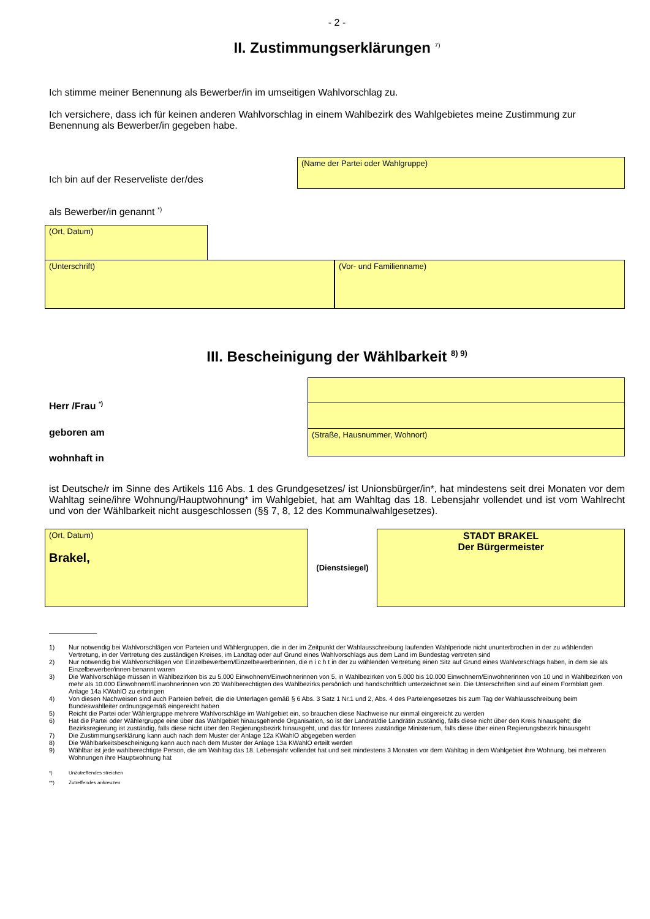- 2 -
II. Zustimmungserklärungen <sup>7)</sup>
Ich stimme meiner Benennung als Bewerber/in im umseitigen Wahlvorschlag zu.
Ich versichere, dass ich für keinen anderen Wahlvorschlag in einem Wahlbezirk des Wahlgebietes meine Zustimmung zur Benennung als Bewerber/in gegeben habe.
Ich bin auf der Reserveliste der/des
(Name der Partei oder Wahlgruppe)
als Bewerber/in genannt <sup>*)</sup>
(Ort, Datum)
(Unterschrift) (Vor- und Familienname)
III. Bescheinigung der Wählbarkeit <sup>8) 9)</sup>
Herr /Frau <sup>*)</sup>
geboren am
wohnhaft in
(Straße, Hausnummer, Wohnort)
ist Deutsche/r im Sinne des Artikels 116 Abs. 1 des Grundgesetzes/ ist Unionsbürger/in*, hat mindestens seit drei Monaten vor dem Wahltag seine/ihre Wohnung/Hauptwohnung* im Wahlgebiet, hat am Wahltag das 18. Lebensjahr vollendet und ist vom Wahlrecht und von der Wählbarkeit nicht ausgeschlossen (§§ 7, 8, 12 des Kommunalwahlgesetzes).
(Ort, Datum)
Brakel,
(Dienstsiegel)
STADT BRAKEL
Der Bürgermeister
1) Nur notwendig bei Wahlvorschlägen von Parteien und Wählergruppen, die in der im Zeitpunkt der Wahlausschreibung laufenden Wahlperiode nicht ununterbrochen in der zu wählenden Vertretung, in der Vertretung des zuständigen Kreises, im Landtag oder auf Grund eines Wahlvorschlags aus dem Land im Bundestag vertreten sind
2) Nur notwendig bei Wahlvorschlägen von Einzelbewerbern/Einzelbewerberinnen, die n i c h t in der zu wählenden Vertretung einen Sitz auf Grund eines Wahlvorschlags haben, in dem sie als Einzelbewerber/innen benannt waren
3) Die Wahlvorschläge müssen in Wahlbezirken bis zu 5.000 Einwohnern/Einwohnerinnen von 5, in Wahlbezirken von 5.000 bis 10.000 Einwohnern/Einwohnerinnen von 10 und in Wahlbezirken von mehr als 10.000 Einwohnern/Einwohnerinnen von 20 Wahlberechtigten des Wahlbezirks persönlich und handschriftlich unterzeichnet sein. Die Unterschriften sind auf einem Formblatt gem. Anlage 14a KWahlO zu erbringen
4) Von diesen Nachweisen sind auch Parteien befreit, die die Unterlagen gemäß § 6 Abs. 3 Satz 1 Nr.1 und 2, Abs. 4 des Parteiengesetzes bis zum Tag der Wahlausschreibung beim Bundeswahlleiter ordnungsgemäß eingereicht haben
5) Reicht die Partei oder Wählergruppe mehrere Wahlvorschläge im Wahlgebiet ein, so brauchen diese Nachweise nur einmal eingereicht zu werden
6) Hat die Partei oder Wählergruppe eine über das Wahlgebiet hinausgehende Organisation, so ist der Landrat/die Landrätin zuständig, falls diese nicht über den Kreis hinausgeht; die Bezirksregierung ist zuständig, falls diese nicht über den Regierungsbezirk hinausgeht, und das für Inneres zuständige Ministerium, falls diese über einen Regierungsbezirk hinausgeht
7) Die Zustimmungserklärung kann auch nach dem Muster der Anlage 12a KWahlO abgegeben werden
8) Die Wählbarkeitsbescheinigung kann auch nach dem Muster der Anlage 13a KWahlO erteilt werden
9) Wählbar ist jede wahlberechtigte Person, die am Wahltag das 18. Lebensjahr vollendet hat und seit mindestens 3 Monaten vor dem Wahltag in dem Wahlgebiet ihre Wohnung, bei mehreren Wohnungen ihre Hauptwohnung hat
*) Unzutreffendes streichen
**) Zutreffendes ankreuzen